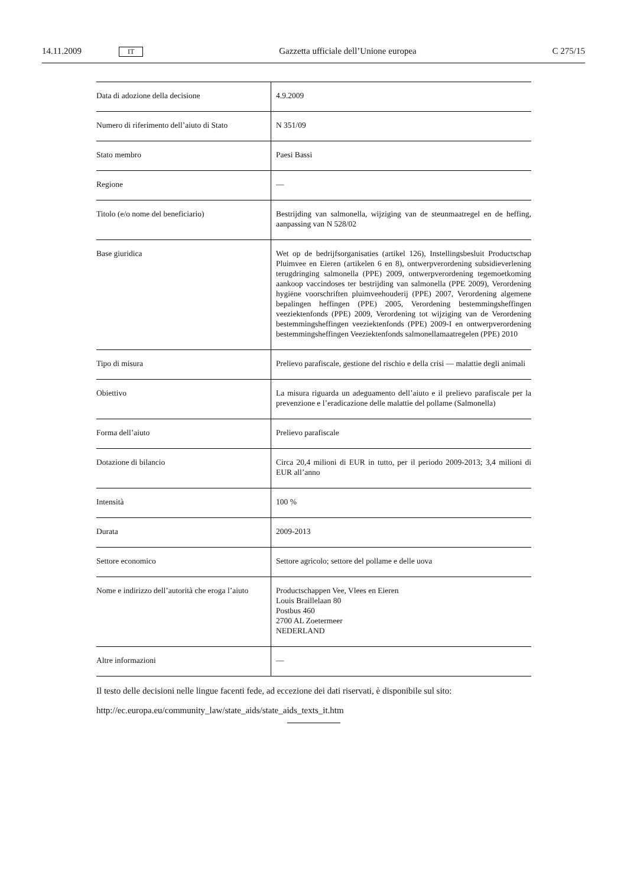14.11.2009 IT Gazzetta ufficiale dell’Unione europea C 275/15
| Data di adozione della decisione | 4.9.2009 |
| Numero di riferimento dell’aiuto di Stato | N 351/09 |
| Stato membro | Paesi Bassi |
| Regione | — |
| Titolo (e/o nome del beneficiario) | Bestrijding van salmonella, wijziging van de steunmaatregel en de heffing, aanpassing van N 528/02 |
| Base giuridica | Wet op de bedrijfsorganisaties (artikel 126), Instellingsbesluit Productschap Pluimvee en Eieren (artikelen 6 en 8), ontwerpverordening subsidieverlening terugdringing salmonella (PPE) 2009, ontwerpverordening tegemoetkoming aankoop vaccindoses ter bestrijding van salmonella (PPE 2009), Verordening hygiëne voorschriften pluimveehouderij (PPE) 2007, Verordening algemene bepalingen heffingen (PPE) 2005, Verordening bestemmingsheffingen veeziektenfonds (PPE) 2009, Verordening tot wijziging van de Verordening bestemmingsheffingen veeziektenfonds (PPE) 2009-I en ontwerpverordening bestemmingsheffingen Veeziektenfonds salmonellamaatregelen (PPE) 2010 |
| Tipo di misura | Prelievo parafiscale, gestione del rischio e della crisi — malattie degli animali |
| Obiettivo | La misura riguarda un adeguamento dell’aiuto e il prelievo parafiscale per la prevenzione e l’eradicazione delle malattie del pollame (Salmonella) |
| Forma dell’aiuto | Prelievo parafiscale |
| Dotazione di bilancio | Circa 20,4 milioni di EUR in tutto, per il periodo 2009-2013; 3,4 milioni di EUR all’anno |
| Intensità | 100 % |
| Durata | 2009-2013 |
| Settore economico | Settore agricolo; settore del pollame e delle uova |
| Nome e indirizzo dell’autorità che eroga l’aiuto | Productschappen Vee, Vlees en Eieren Louis Braillelaan 80 Postbus 460 2700 AL Zoetermeer NEDERLAND |
| Altre informazioni | — |
Il testo delle decisioni nelle lingue facenti fede, ad eccezione dei dati riservati, è disponibile sul sito:
http://ec.europa.eu/community_law/state_aids/state_aids_texts_it.htm